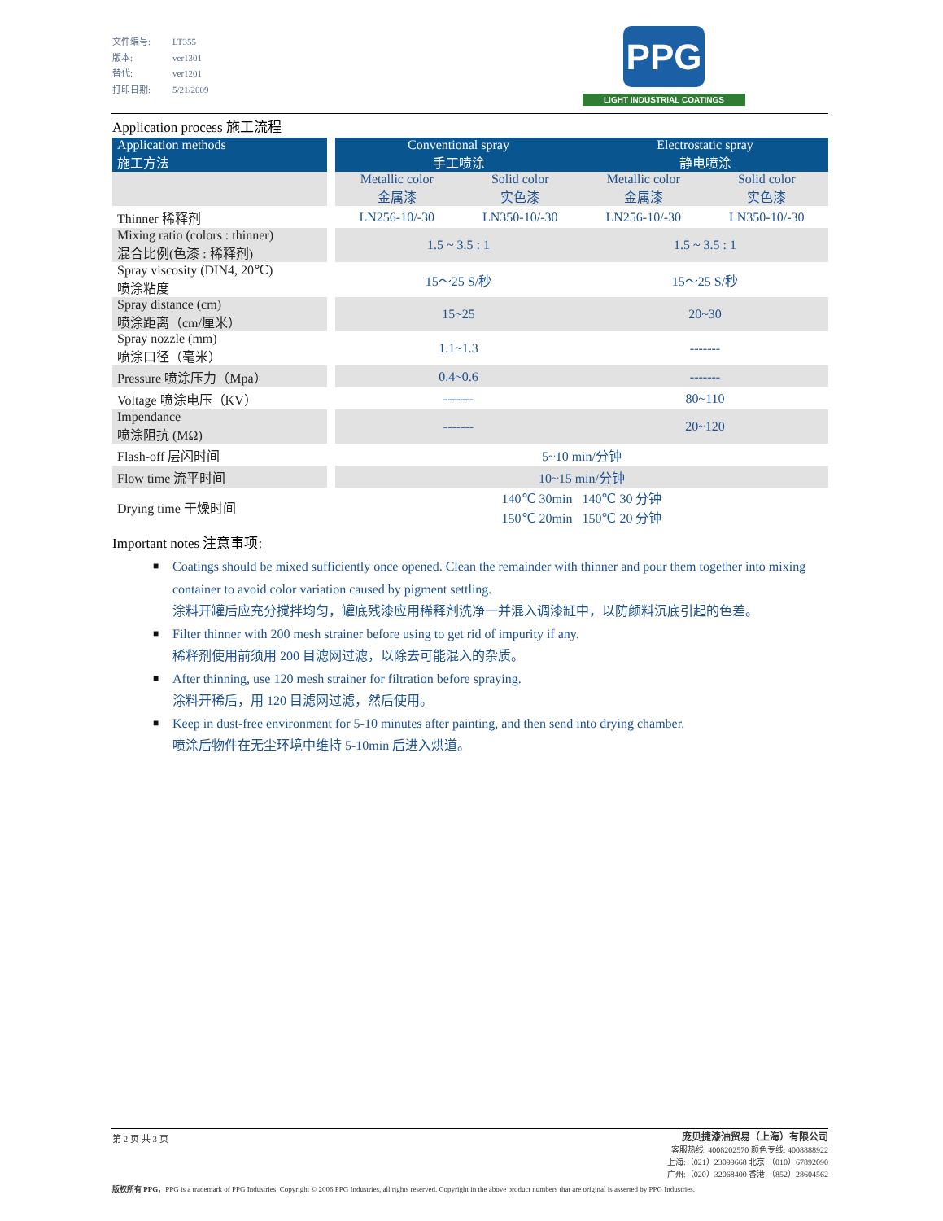文件编号: LT355
版本: ver1301
替代: ver1201
打印日期: 5/21/2009
PPG
LIGHT INDUSTRIAL COATINGS
Application process 施工流程
| Application methods 施工方法 | | Conventional spray 手工喷涂 | | Electrostatic spray 静电喷涂 | |
| | | Metallic color 金属漆 | Solid color 实色漆 | Metallic color 金属漆 | Solid color 实色漆 |
| Thinner 稀释剂 | | LN256-10/-30 | LN350-10/-30 | LN256-10/-30 | LN350-10/-30 |
| Mixing ratio (colors : thinner) 混合比例(色漆 : 稀释剂) | | 1.5 ~ 3.5 : 1 | | 1.5 ~ 3.5 : 1 | |
| Spray viscosity (DIN4, 20℃) 喷涂粘度 | | 15～25 S/秒 | | 15～25 S/秒 | |
| Spray distance (cm) 喷涂距离（cm/厘米） | | 15~25 | | 20~30 | |
| Spray nozzle (mm) 喷涂口径（毫米） | | 1.1~1.3 | | ------- | |
| Pressure 喷涂压力（Mpa） | | 0.4~0.6 | | ------- | |
| Voltage 喷涂电压（KV） | | ------- | | 80~110 | |
| Impendance 喷涂阻抗 (MΩ) | | ------- | | 20~120 | |
| Flash-off 层闪时间 | | 5~10 min/分钟 | | | |
| Flow time 流平时间 | | 10~15 min/分钟 | | | |
| Drying time 干燥时间 | | 140℃ 30min 140℃ 30 分钟 150℃ 20min 150℃ 20 分钟 | | | |
Important notes 注意事项:
■ Coatings should be mixed sufficiently once opened. Clean the remainder with thinner and pour them together into mixing container to avoid color variation caused by pigment settling.
涂料开罐后应充分搅拌均匀，罐底残漆应用稀释剂洗净一并混入调漆缸中，以防颜料沉底引起的色差。
■ Filter thinner with 200 mesh strainer before using to get rid of impurity if any.
稀释剂使用前须用 200 目滤网过滤，以除去可能混入的杂质。
■ After thinning, use 120 mesh strainer for filtration before spraying.
涂料开稀后，用 120 目滤网过滤，然后使用。
■ Keep in dust-free environment for 5-10 minutes after painting, and then send into drying chamber.
喷涂后物件在无尘环境中维持 5-10min 后进入烘道。
第 2 页 共 3 页
庞贝捷漆油贸易（上海）有限公司
客服热线: 4008202570 颜色专线: 4008888922
上海:（021）23099668 北京:（010）67892090
广州:（020）32068400 香港:（852）28604562
版权所有 PPG，PPG is a trademark of PPG Industries. Copyright © 2006 PPG Industries, all rights reserved. Copyright in the above product numbers that are original is asserted by PPG Industries.